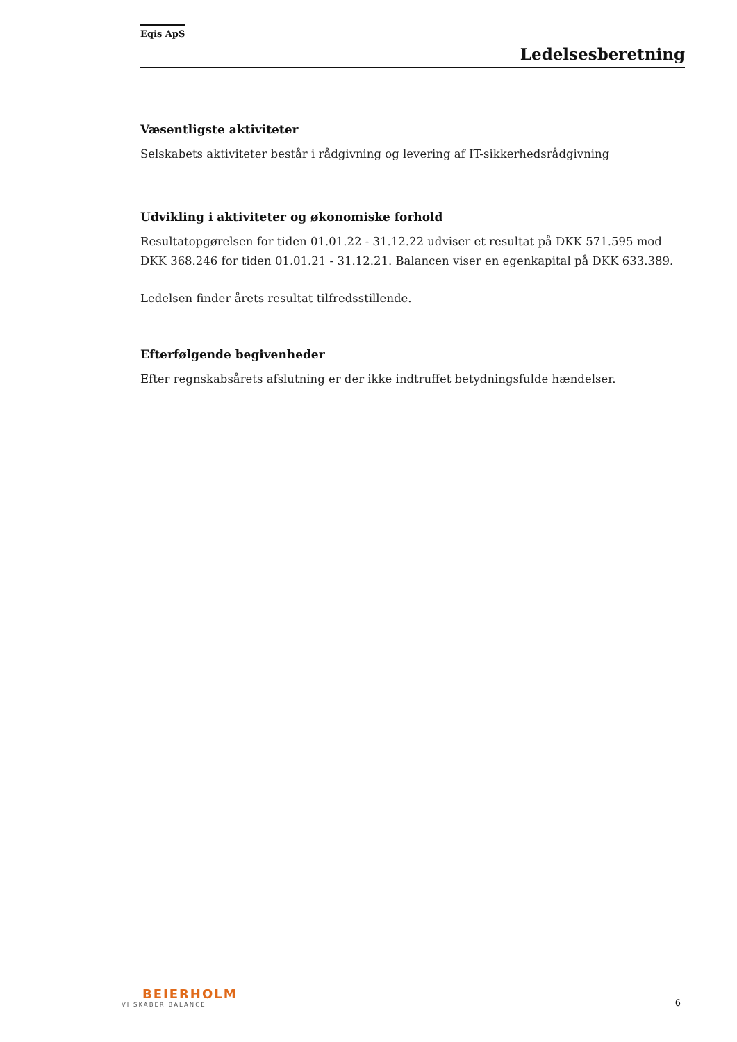Eqis ApS
Ledelsesberetning
Væsentligste aktiviteter
Selskabets aktiviteter består i rådgivning og levering af IT-sikkerhedsrådgivning
Udvikling i aktiviteter og økonomiske forhold
Resultatopgørelsen for tiden 01.01.22 - 31.12.22 udviser et resultat på DKK 571.595 mod DKK 368.246 for tiden 01.01.21 - 31.12.21. Balancen viser en egenkapital på DKK 633.389.
Ledelsen finder årets resultat tilfredsstillende.
Efterfølgende begivenheder
Efter regnskabsårets afslutning er der ikke indtruffet betydningsfulde hændelser.
BEIERHOLM
VI SKABER BALANCE
6